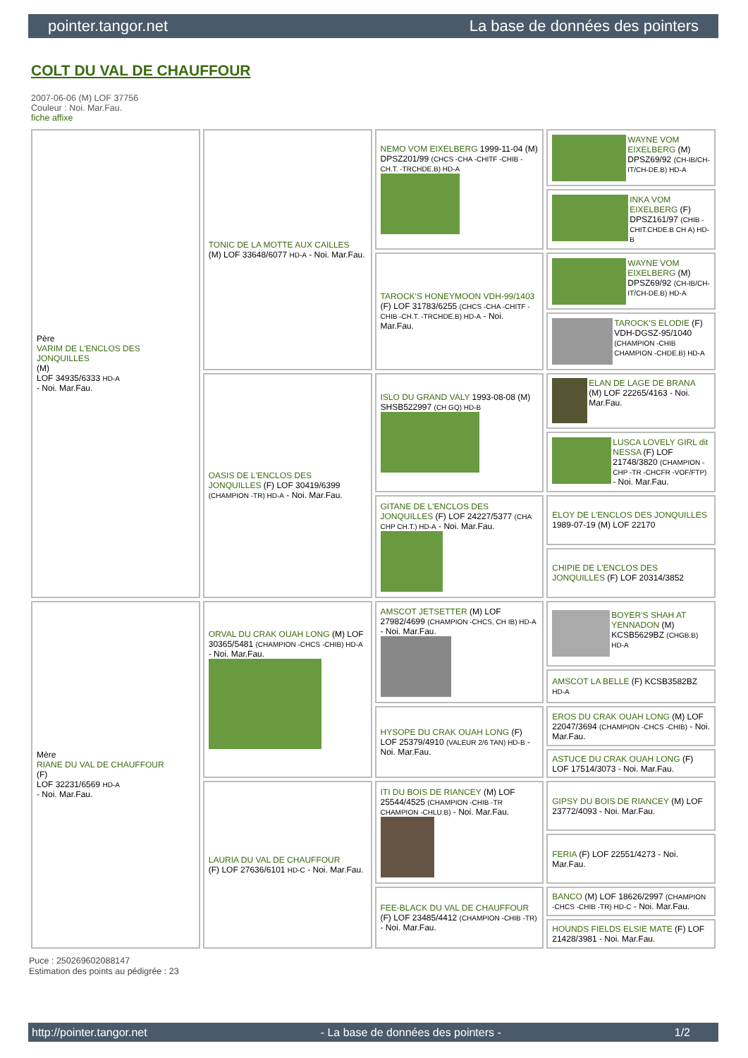pointer.tangor.net La base de données des pointers
COLT DU VAL DE CHAUFFOUR
2007-06-06 (M) LOF 37756
Couleur : Noi. Mar.Fau.
fiche affixe
| Père VARIM DE L'ENCLOS DES JONQUILLES (M) LOF 34935/6333 HD-A - Noi. Mar.Fau. | TONIC DE LA MOTTE AUX CAILLES (M) LOF 33648/6077 HD-A - Noi. Mar.Fau. | NEMO VOM EIXELBERG 1999-11-04 (M) DPSZ201/99 (CHCS -CHA -CHITF -CHIB -CH.T. -TRCHDE.B) HD-A | WAYNE VOM EIXELBERG (M) DPSZ69/92 (CH-IB/CH-IT/CH-DE.B) HD-A |
| | | | INKA VOM EIXELBERG (F) DPSZ161/97 (CHIB -CHIT.CHDE.B CH A) HD-B |
| | | TAROCK'S HONEYMOON VDH-99/1403 (F) LOF 31783/6255 (CHCS -CHA -CHITF -CHIB -CH.T. -TRCHDE.B) HD-A - Noi. Mar.Fau. | WAYNE VOM EIXELBERG (M) DPSZ69/92 (CH-IB/CH-IT/CH-DE.B) HD-A |
| | | | TAROCK'S ELODIE (F) VDH-DGSZ-95/1040 (CHAMPION -CHIB CHAMPION -CHDE.B) HD-A |
| | OASIS DE L'ENCLOS DES JONQUILLES (F) LOF 30419/6399 (CHAMPION -TR) HD-A - Noi. Mar.Fau. | ISLO DU GRAND VALY 1993-08-08 (M) SHSB522997 (CH GQ) HD-B | ELAN DE LAGE DE BRANA (M) LOF 22265/4163 - Noi. Mar.Fau. |
| | | | LUSCA LOVELY GIRL dit NESSA (F) LOF 21748/3820 (CHAMPION -CHP -TR -CHCFR -VOF/FTP) - Noi. Mar.Fau. |
| | | GITANE DE L'ENCLOS DES JONQUILLES (F) LOF 24227/5377 (CHA CHP CH.T.) HD-A - Noi. Mar.Fau. | ELOY DE L'ENCLOS DES JONQUILLES 1989-07-19 (M) LOF 22170 |
| | | | CHIPIE DE L'ENCLOS DES JONQUILLES (F) LOF 20314/3852 |
| Mère RIANE DU VAL DE CHAUFFOUR (F) LOF 32231/6569 HD-A - Noi. Mar.Fau. | ORVAL DU CRAK OUAH LONG (M) LOF 30365/5481 (CHAMPION -CHCS -CHIB) HD-A - Noi. Mar.Fau. | AMSCOT JETSETTER (M) LOF 27982/4699 (CHAMPION -CHCS, CH IB) HD-A - Noi. Mar.Fau. | BOYER'S SHAH AT YENNADON (M) KCSB5629BZ (CHGB.B) HD-A |
| | | | AMSCOT LA BELLE (F) KCSB3582BZ HD-A |
| | | HYSOPE DU CRAK OUAH LONG (F) LOF 25379/4910 (VALEUR 2/6 TAN) HD-B - Noi. Mar.Fau. | EROS DU CRAK OUAH LONG (M) LOF 22047/3694 (CHAMPION -CHCS -CHIB) - Noi. Mar.Fau. |
| | | | ASTUCE DU CRAK OUAH LONG (F) LOF 17514/3073 - Noi. Mar.Fau. |
| | LAURIA DU VAL DE CHAUFFOUR (F) LOF 27636/6101 HD-C - Noi. Mar.Fau. | ITI DU BOIS DE RIANCEY (M) LOF 25544/4525 (CHAMPION -CHIB -TR CHAMPION -CHLU.B) - Noi. Mar.Fau. | GIPSY DU BOIS DE RIANCEY (M) LOF 23772/4093 - Noi. Mar.Fau. |
| | | | FERIA (F) LOF 22551/4273 - Noi. Mar.Fau. |
| | | FEE-BLACK DU VAL DE CHAUFFOUR (F) LOF 23485/4412 (CHAMPION -CHIB -TR) - Noi. Mar.Fau. | BANCO (M) LOF 18626/2997 (CHAMPION -CHCS -CHIB -TR) HD-C - Noi. Mar.Fau. |
| | | | HOUNDS FIELDS ELSIE MATE (F) LOF 21428/3981 - Noi. Mar.Fau. |
Puce : 250269602088147
Estimation des points au pédigrée : 23
http://pointer.tangor.net - La base de données des pointers - 1/2